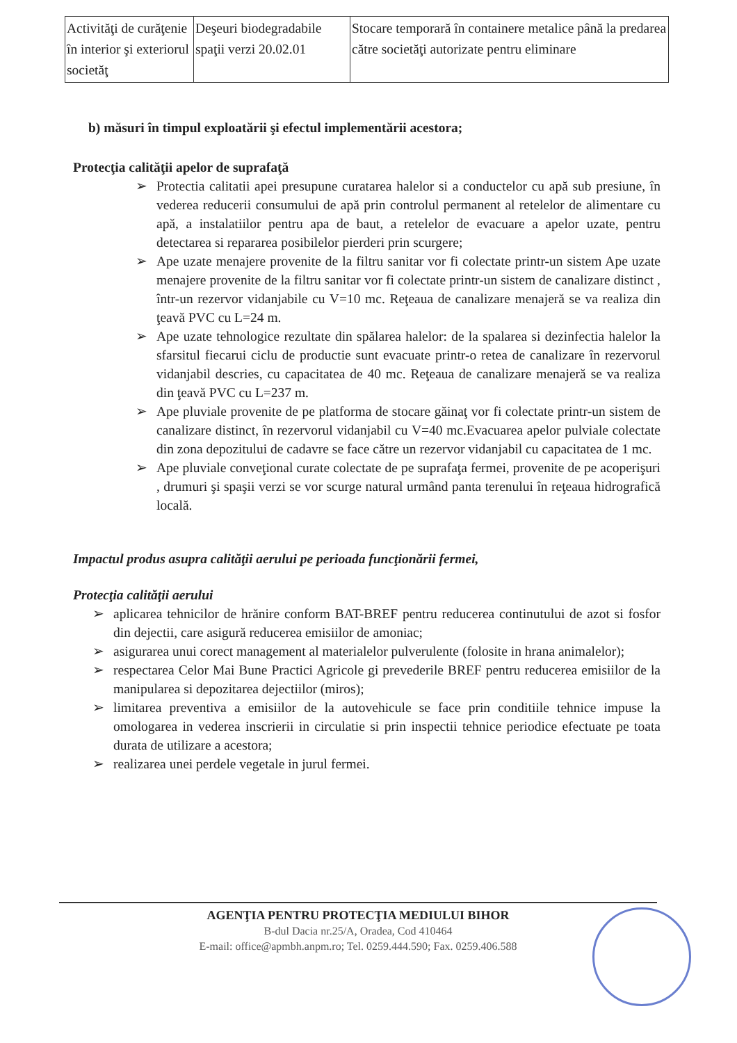| Activităţi de curăţenie în interior şi exteriorul societăţ | Deşeuri biodegradabile spaţii verzi 20.02.01 | Stocare temporară în containere metalice până la predarea către societăţi autorizate pentru eliminare |
b) măsuri în timpul exploatării şi efectul implementării acestora;
Protecţia calităţii apelor de suprafaţă
➢ Protectia calitatii apei presupune curatarea halelor si a conductelor cu apă sub presiune, în vederea reducerii consumului de apă prin controlul permanent al retelelor de alimentare cu apă, a instalatiilor pentru apa de baut, a retelelor de evacuare a apelor uzate, pentru detectarea si repararea posibilelor pierderi prin scurgere;
➢ Ape uzate menajere provenite de la filtru sanitar vor fi colectate printr-un sistem Ape uzate menajere provenite de la filtru sanitar vor fi colectate printr-un sistem de canalizare distinct , într-un rezervor vidanjabile cu V=10 mc. Reţeaua de canalizare menajeră se va realiza din ţeavă PVC cu L=24 m.
➢ Ape uzate tehnologice rezultate din spălarea halelor: de la spalarea si dezinfectia halelor la sfarsitul fiecarui ciclu de productie sunt evacuate printr-o retea de canalizare în rezervorul vidanjabil descries, cu capacitatea de 40 mc. Reţeaua de canalizare menajeră se va realiza din ţeavă PVC cu L=237 m.
➢ Ape pluviale provenite de pe platforma de stocare găinaţ vor fi colectate printr-un sistem de canalizare distinct, în rezervorul vidanjabil cu V=40 mc.Evacuarea apelor pulviale colectate din zona depozitului de cadavre se face către un rezervor vidanjabil cu capacitatea de 1 mc.
➢ Ape pluviale conveţional curate colectate de pe suprafaţa fermei, provenite de pe acoperişuri , drumuri şi spaşii verzi se vor scurge natural urmând panta terenului în reţeaua hidrografică locală.
Impactul produs asupra calităţii aerului pe perioada funcţionării fermei,
Protecţia calităţii aerului
➢ aplicarea tehnicilor de hrănire conform BAT-BREF pentru reducerea continutului de azot si fosfor din dejectii, care asigură reducerea emisiilor de amoniac;
➢ asigurarea unui corect management al materialelor pulverulente (folosite in hrana animalelor);
➢ respectarea Celor Mai Bune Practici Agricole gi prevederile BREF pentru reducerea emisiilor de la manipularea si depozitarea dejectiilor (miros);
➢ limitarea preventiva a emisiilor de la autovehicule se face prin conditiile tehnice impuse la omologarea in vederea inscrierii in circulatie si prin inspectii tehnice periodice efectuate pe toata durata de utilizare a acestora;
➢ realizarea unei perdele vegetale in jurul fermei.
AGENŢIA PENTRU PROTECŢIA MEDIULUI BIHOR
B-dul Dacia nr.25/A, Oradea, Cod 410464
E-mail: office@apmbh.anpm.ro; Tel. 0259.444.590; Fax. 0259.406.588